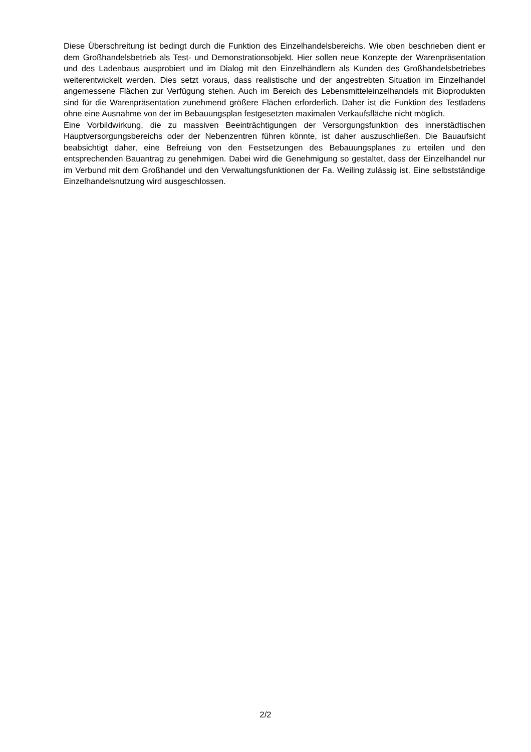Diese Überschreitung ist bedingt durch die Funktion des Einzelhandelsbereichs. Wie oben beschrieben dient er dem Großhandelsbetrieb als Test- und Demonstrationsobjekt. Hier sollen neue Konzepte der Warenpräsentation und des Ladenbaus ausprobiert und im Dialog mit den Einzelhändlern als Kunden des Großhandelsbetriebes weiterentwickelt werden. Dies setzt voraus, dass realistische und der angestrebten Situation im Einzelhandel angemessene Flächen zur Verfügung stehen. Auch im Bereich des Lebensmitteleinzelhandels mit Bioprodukten sind für die Warenpräsentation zunehmend größere Flächen erforderlich. Daher ist die Funktion des Testladens ohne eine Ausnahme von der im Bebauungsplan festgesetzten maximalen Verkaufsfläche nicht möglich.
Eine Vorbildwirkung, die zu massiven Beeinträchtigungen der Versorgungsfunktion des innerstädtischen Hauptversorgungsbereichs oder der Nebenzentren führen könnte, ist daher auszuschließen. Die Bauaufsicht beabsichtigt daher, eine Befreiung von den Festsetzungen des Bebauungsplanes zu erteilen und den entsprechenden Bauantrag zu genehmigen. Dabei wird die Genehmigung so gestaltet, dass der Einzelhandel nur im Verbund mit dem Großhandel und den Verwaltungsfunktionen der Fa. Weiling zulässig ist. Eine selbstständige Einzelhandelsnutzung wird ausgeschlossen.
2/2